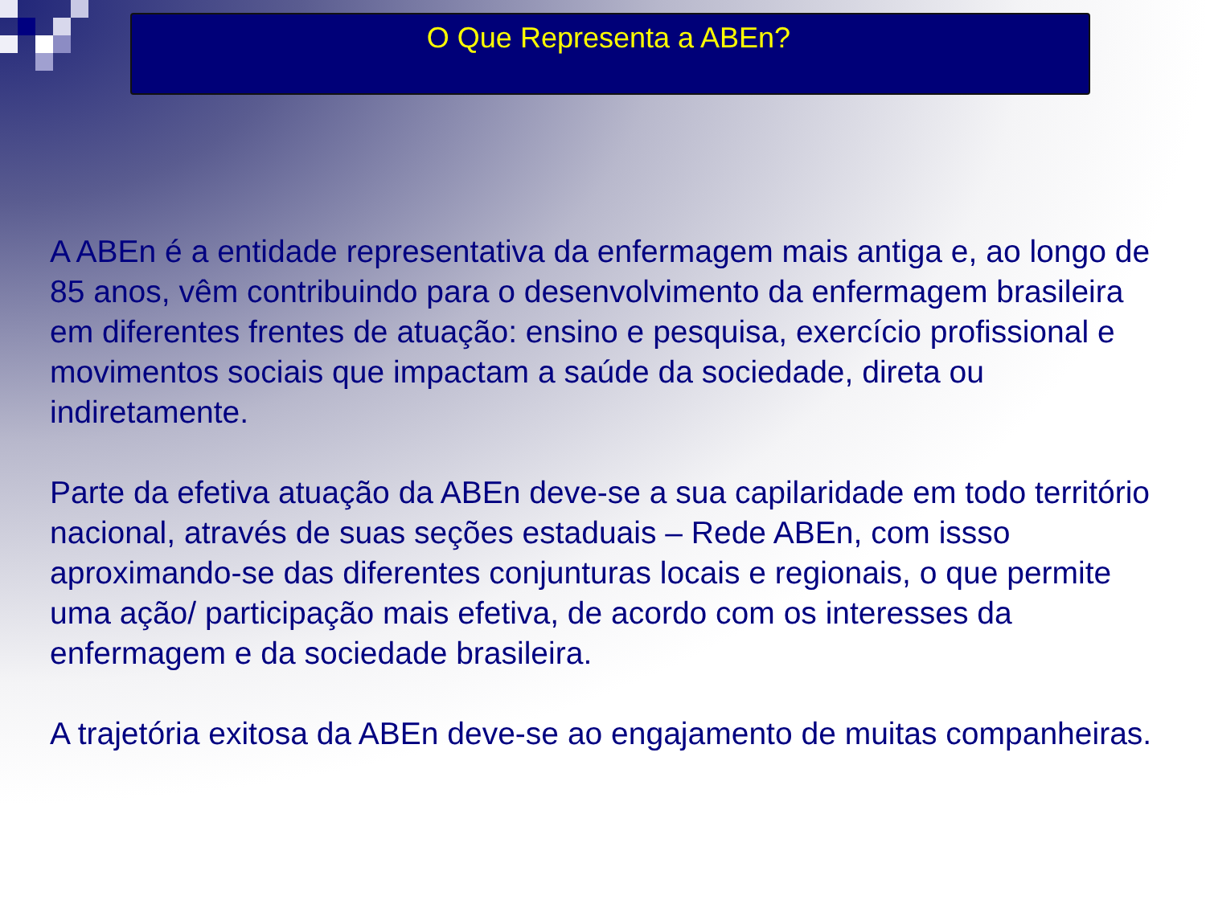O Que Representa a ABEn?
A ABEn é a entidade representativa da enfermagem mais antiga e, ao longo de 85 anos, vêm contribuindo para o desenvolvimento da enfermagem brasileira em diferentes frentes de atuação: ensino e pesquisa, exercício profissional e movimentos sociais que impactam a saúde da sociedade, direta ou indiretamente.
Parte da efetiva atuação da ABEn deve-se a sua capilaridade em todo território nacional, através de suas seções estaduais – Rede ABEn, com issso aproximando-se das diferentes conjunturas locais e regionais, o que permite uma ação/ participação mais efetiva, de acordo com os interesses da enfermagem e da sociedade brasileira.
A trajetória exitosa da ABEn deve-se ao engajamento de muitas companheiras.